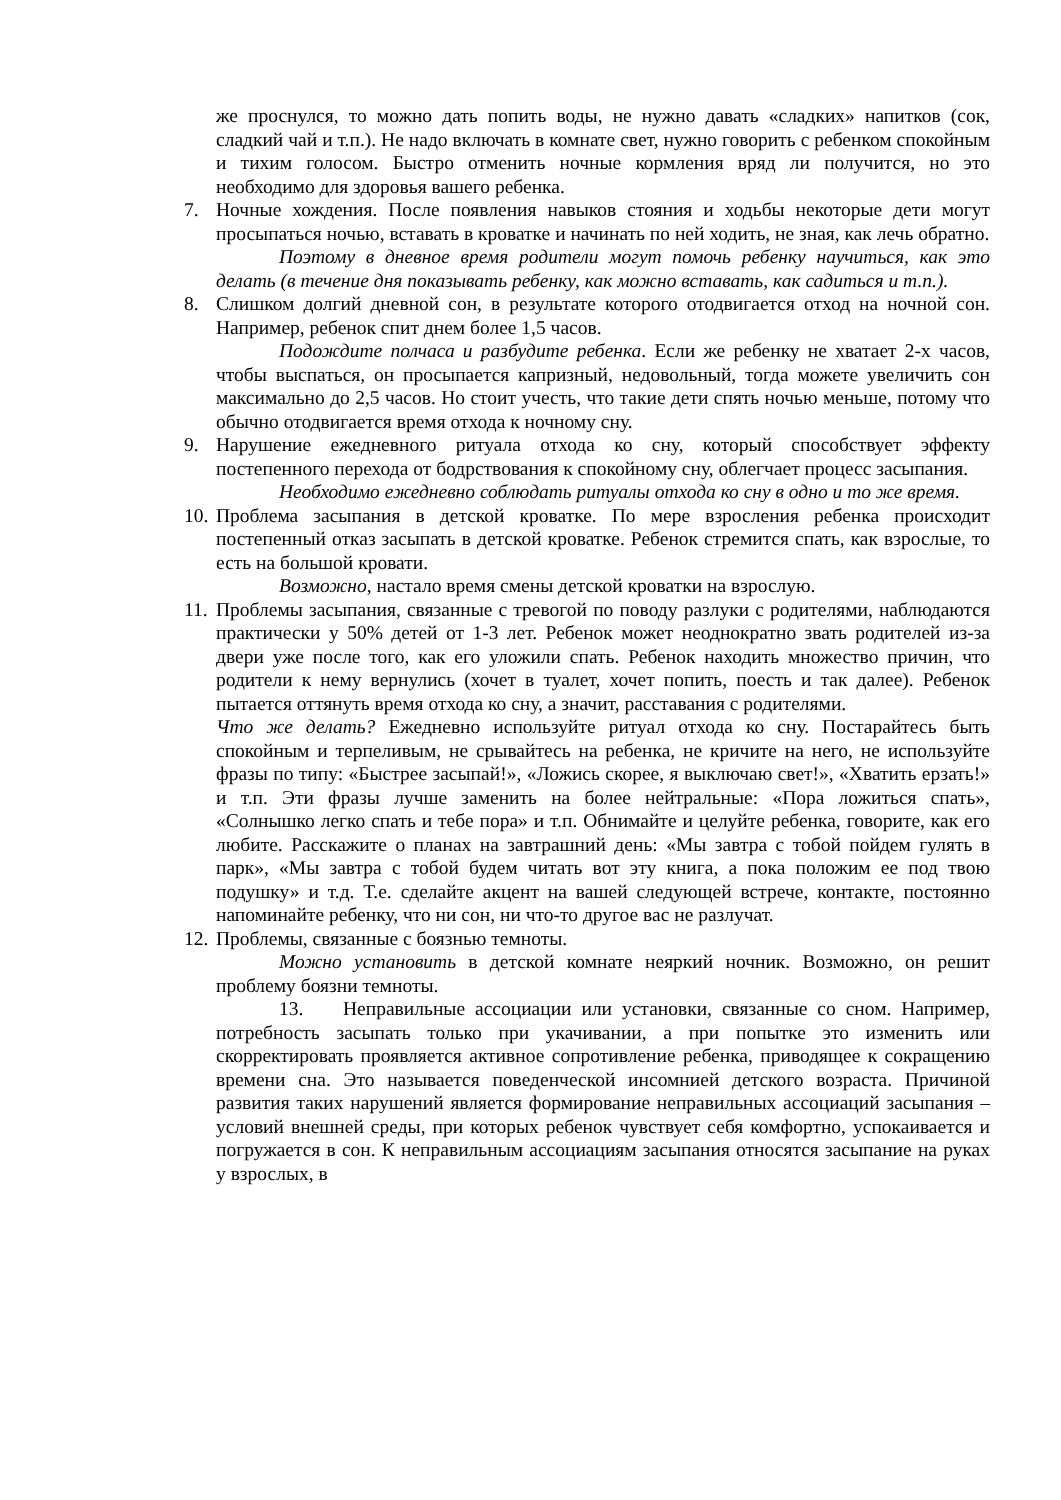же проснулся, то можно дать попить воды, не нужно давать «сладких» напитков (сок, сладкий чай и т.п.). Не надо включать в комнате свет, нужно говорить с ребенком спокойным и тихим голосом. Быстро отменить ночные кормления вряд ли получится, но это необходимо для здоровья вашего ребенка.
7. Ночные хождения. После появления навыков стояния и ходьбы некоторые дети могут просыпаться ночью, вставать в кроватке и начинать по ней ходить, не зная, как лечь обратно.
Поэтому в дневное время родители могут помочь ребенку научиться, как это делать (в течение дня показывать ребенку, как можно вставать, как садиться и т.п.).
8. Слишком долгий дневной сон, в результате которого отодвигается отход на ночной сон. Например, ребенок спит днем более 1,5 часов.
Подождите полчаса и разбудите ребенка. Если же ребенку не хватает 2-х часов, чтобы выспаться, он просыпается капризный, недовольный, тогда можете увеличить сон максимально до 2,5 часов. Но стоит учесть, что такие дети спять ночью меньше, потому что обычно отодвигается время отхода к ночному сну.
9. Нарушение ежедневного ритуала отхода ко сну, который способствует эффекту постепенного перехода от бодрствования к спокойному сну, облегчает процесс засыпания.
Необходимо ежедневно соблюдать ритуалы отхода ко сну в одно и то же время.
10.
Проблема засыпания в детской кроватке. По мере взросления ребенка происходит постепенный отказ засыпать в детской кроватке. Ребенок стремится спать, как взрослые, то есть на большой кровати.
Возможно, настало время смены детской кроватки на взрослую.
11.
Проблемы засыпания, связанные с тревогой по поводу разлуки с родителями, наблюдаются практически у 50% детей от 1-3 лет. Ребенок может неоднократно звать родителей из-за двери уже после того, как его уложили спать. Ребенок находить множество причин, что родители к нему вернулись (хочет в туалет, хочет попить, поесть и так далее). Ребенок пытается оттянуть время отхода ко сну, а значит, расставания с родителями.
Что же делать? Ежедневно используйте ритуал отхода ко сну. Постарайтесь быть спокойным и терпеливым, не срывайтесь на ребенка, не кричите на него, не используйте фразы по типу: «Быстрее засыпай!», «Ложись скорее, я выключаю свет!», «Хватить ерзать!» и т.п. Эти фразы лучше заменить на более нейтральные: «Пора ложиться спать», «Солнышко легко спать и тебе пора» и т.п. Обнимайте и целуйте ребенка, говорите, как его любите. Расскажите о планах на завтрашний день: «Мы завтра с тобой пойдем гулять в парк», «Мы завтра с тобой будем читать вот эту книга, а пока положим ее под твою подушку» и т.д. Т.е. сделайте акцент на вашей следующей встрече, контакте, постоянно напоминайте ребенку, что ни сон, ни что-то другое вас не разлучат.
12.
Проблемы, связанные с боязнью темноты.
Можно установить в детской комнате неяркий ночник. Возможно, он решит проблему боязни темноты.
13. Неправильные ассоциации или установки, связанные со сном. Например, потребность засыпать только при укачивании, а при попытке это изменить или скорректировать проявляется активное сопротивление ребенка, приводящее к сокращению времени сна. Это называется поведенческой инсомнией детского возраста. Причиной развития таких нарушений является формирование неправильных ассоциаций засыпания – условий внешней среды, при которых ребенок чувствует себя комфортно, успокаивается и погружается в сон. К неправильным ассоциациям засыпания относятся засыпание на руках у взрослых, в